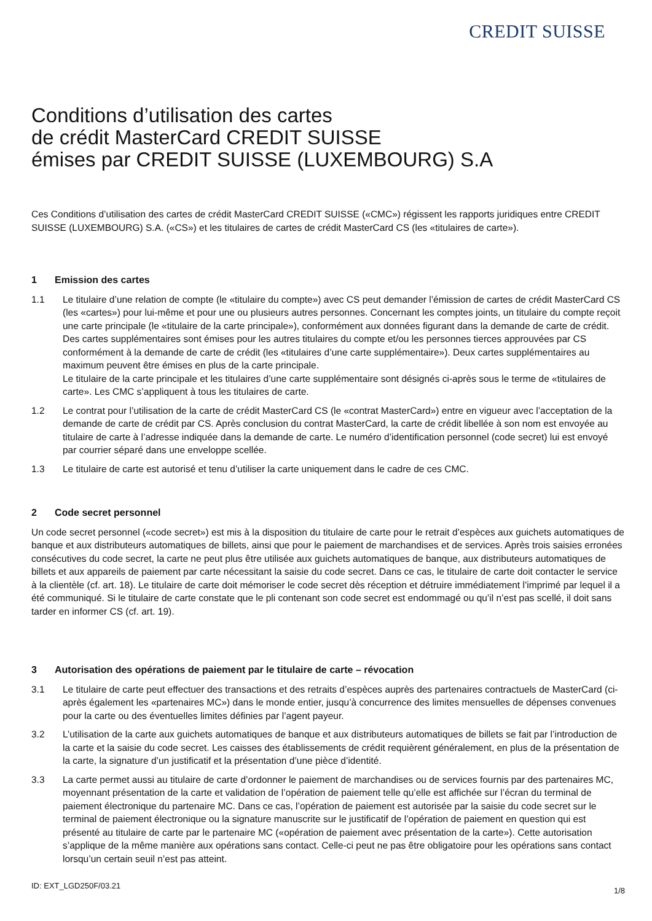CREDIT SUISSE
Conditions d’utilisation des cartes
de crédit MasterCard CREDIT SUISSE
émises par CREDIT SUISSE (LUXEMBOURG) S.A
Ces Conditions d’utilisation des cartes de crédit MasterCard CREDIT SUISSE («CMC») régissent les rapports juridiques entre CREDIT SUISSE (LUXEMBOURG) S.A. («CS») et les titulaires de cartes de crédit MasterCard CS (les «titulaires de carte»).
1 Emission des cartes
1.1 Le titulaire d’une relation de compte (le «titulaire du compte») avec CS peut demander l’émission de cartes de crédit MasterCard CS (les «cartes») pour lui-même et pour une ou plusieurs autres personnes. Concernant les comptes joints, un titulaire du compte reçoit une carte principale (le «titulaire de la carte principale»), conformément aux données figurant dans la demande de carte de crédit. Des cartes supplémentaires sont émises pour les autres titulaires du compte et/ou les personnes tierces approuvées par CS conformément à la demande de carte de crédit (les «titulaires d’une carte supplémentaire»). Deux cartes supplémentaires au maximum peuvent être émises en plus de la carte principale.
Le titulaire de la carte principale et les titulaires d’une carte supplémentaire sont désignés ci-après sous le terme de «titulaires de carte». Les CMC s’appliquent à tous les titulaires de carte.
1.2 Le contrat pour l’utilisation de la carte de crédit MasterCard CS (le «contrat MasterCard») entre en vigueur avec l’acceptation de la demande de carte de crédit par CS. Après conclusion du contrat MasterCard, la carte de crédit libellée à son nom est envoyée au titulaire de carte à l’adresse indiquée dans la demande de carte. Le numéro d’identification personnel (code secret) lui est envoyé par courrier séparé dans une enveloppe scellée.
1.3 Le titulaire de carte est autorisé et tenu d’utiliser la carte uniquement dans le cadre de ces CMC.
2 Code secret personnel
Un code secret personnel («code secret») est mis à la disposition du titulaire de carte pour le retrait d’espèces aux guichets automatiques de banque et aux distributeurs automatiques de billets, ainsi que pour le paiement de marchandises et de services. Après trois saisies erronées consécutives du code secret, la carte ne peut plus être utilisée aux guichets automatiques de banque, aux distributeurs automatiques de billets et aux appareils de paiement par carte nécessitant la saisie du code secret. Dans ce cas, le titulaire de carte doit contacter le service à la clientèle (cf. art. 18). Le titulaire de carte doit mémoriser le code secret dès réception et détruire immédiatement l’imprimé par lequel il a été communiqué. Si le titulaire de carte constate que le pli contenant son code secret est endommagé ou qu’il n’est pas scellé, il doit sans tarder en informer CS (cf. art. 19).
3 Autorisation des opérations de paiement par le titulaire de carte – révocation
3.1 Le titulaire de carte peut effectuer des transactions et des retraits d’espèces auprès des partenaires contractuels de MasterCard (ci-après également les «partenaires MC») dans le monde entier, jusqu’à concurrence des limites mensuelles de dépenses convenues pour la carte ou des éventuelles limites définies par l’agent payeur.
3.2 L’utilisation de la carte aux guichets automatiques de banque et aux distributeurs automatiques de billets se fait par l’introduction de la carte et la saisie du code secret. Les caisses des établissements de crédit requièrent généralement, en plus de la présentation de la carte, la signature d’un justificatif et la présentation d’une pièce d’identité.
3.3 La carte permet aussi au titulaire de carte d’ordonner le paiement de marchandises ou de services fournis par des partenaires MC, moyennant présentation de la carte et validation de l’opération de paiement telle qu’elle est affichée sur l’écran du terminal de paiement électronique du partenaire MC. Dans ce cas, l’opération de paiement est autorisée par la saisie du code secret sur le terminal de paiement électronique ou la signature manuscrite sur le justificatif de l’opération de paiement en question qui est présenté au titulaire de carte par le partenaire MC («opération de paiement avec présentation de la carte»). Cette autorisation s’applique de la même manière aux opérations sans contact. Celle-ci peut ne pas être obligatoire pour les opérations sans contact lorsqu’un certain seuil n’est pas atteint.
ID: EXT_LGD250F/03.21
1/8